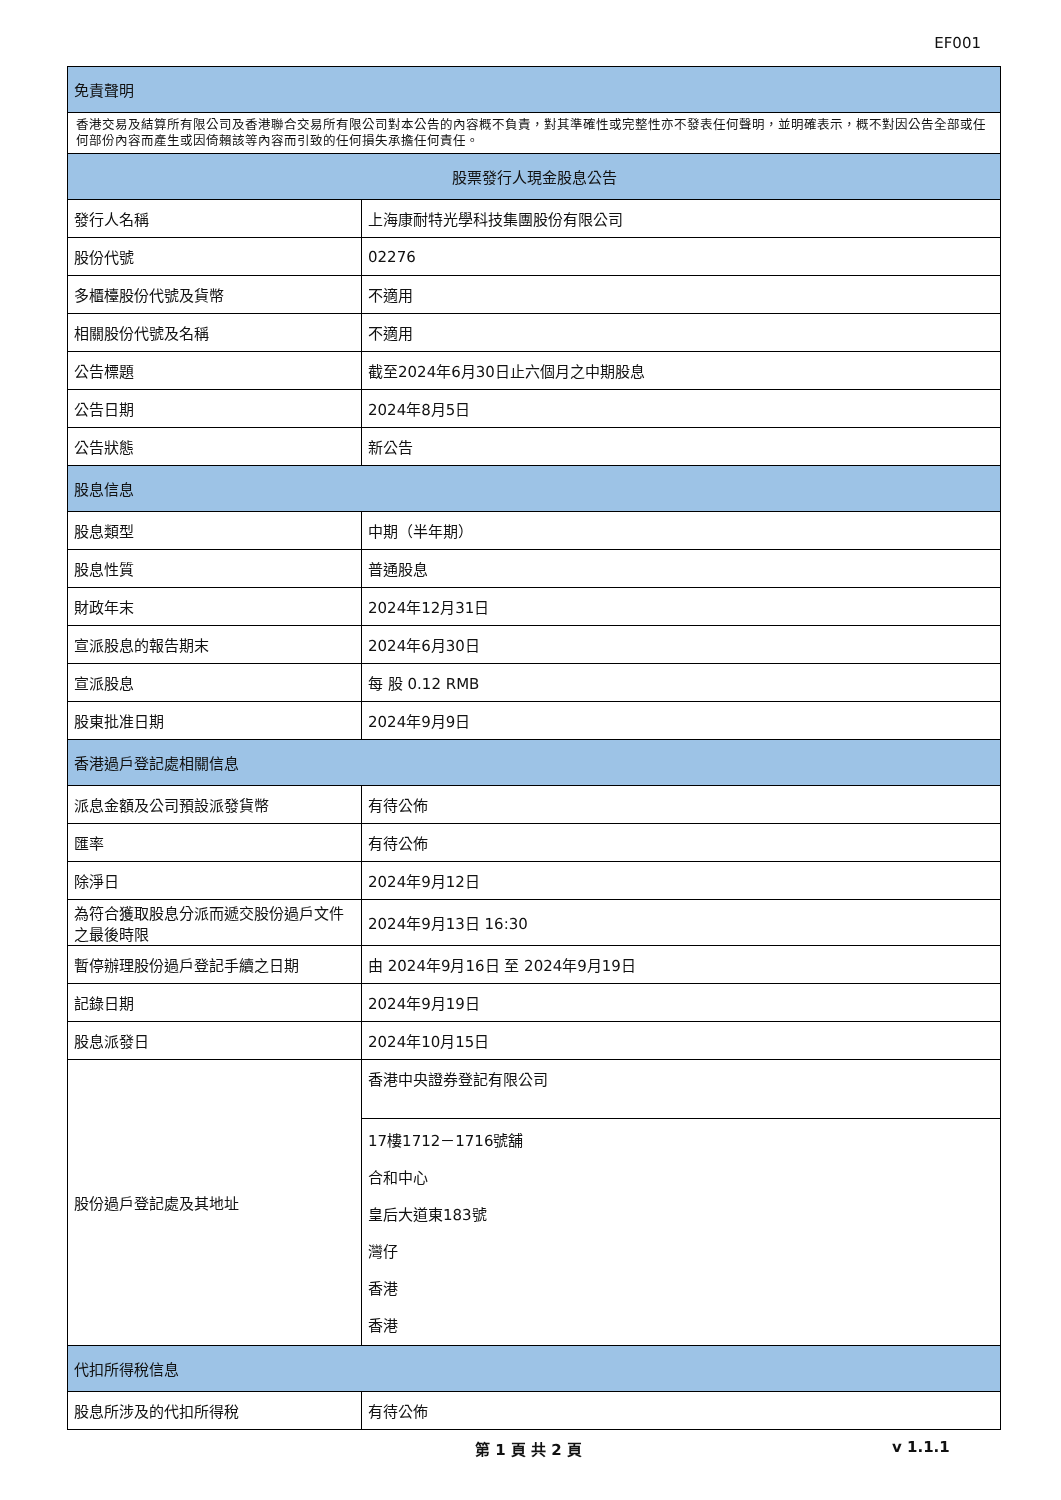EF001
| 免責聲明 | |
| --- | --- |
| 香港交易及結算所有限公司及香港聯合交易所有限公司對本公告的內容概不負責，對其準確性或完整性亦不發表任何聲明，並明確表示，概不對因公告全部或任何部份內容而產生或因倚賴該等內容而引致的任何損失承擔任何責任。 | |
| 股票發行人現金股息公告 | |
| 發行人名稱 | 上海康耐特光學科技集團股份有限公司 |
| 股份代號 | 02276 |
| 多櫃檯股份代號及貨幣 | 不適用 |
| 相關股份代號及名稱 | 不適用 |
| 公告標題 | 截至2024年6月30日止六個月之中期股息 |
| 公告日期 | 2024年8月5日 |
| 公告狀態 | 新公告 |
| 股息信息 | |
| 股息類型 | 中期（半年期） |
| 股息性質 | 普通股息 |
| 財政年末 | 2024年12月31日 |
| 宣派股息的報告期末 | 2024年6月30日 |
| 宣派股息 | 每 股 0.12 RMB |
| 股東批准日期 | 2024年9月9日 |
| 香港過戶登記處相關信息 | |
| 派息金額及公司預設派發貨幣 | 有待公佈 |
| 匯率 | 有待公佈 |
| 除淨日 | 2024年9月12日 |
| 為符合獲取股息分派而遞交股份過戶文件之最後時限 | 2024年9月13日 16:30 |
| 暫停辦理股份過戶登記手續之日期 | 由 2024年9月16日 至 2024年9月19日 |
| 記錄日期 | 2024年9月19日 |
| 股息派發日 | 2024年10月15日 |
| 股份過戶登記處及其地址 | 香港中央證券登記有限公司 |
| | 17樓1712－1716號舖 合和中心 皇后大道東183號 灣仔 香港 香港 |
| 代扣所得稅信息 | |
| 股息所涉及的代扣所得稅 | 有待公佈 |
第 1 頁 共 2 頁 v 1.1.1